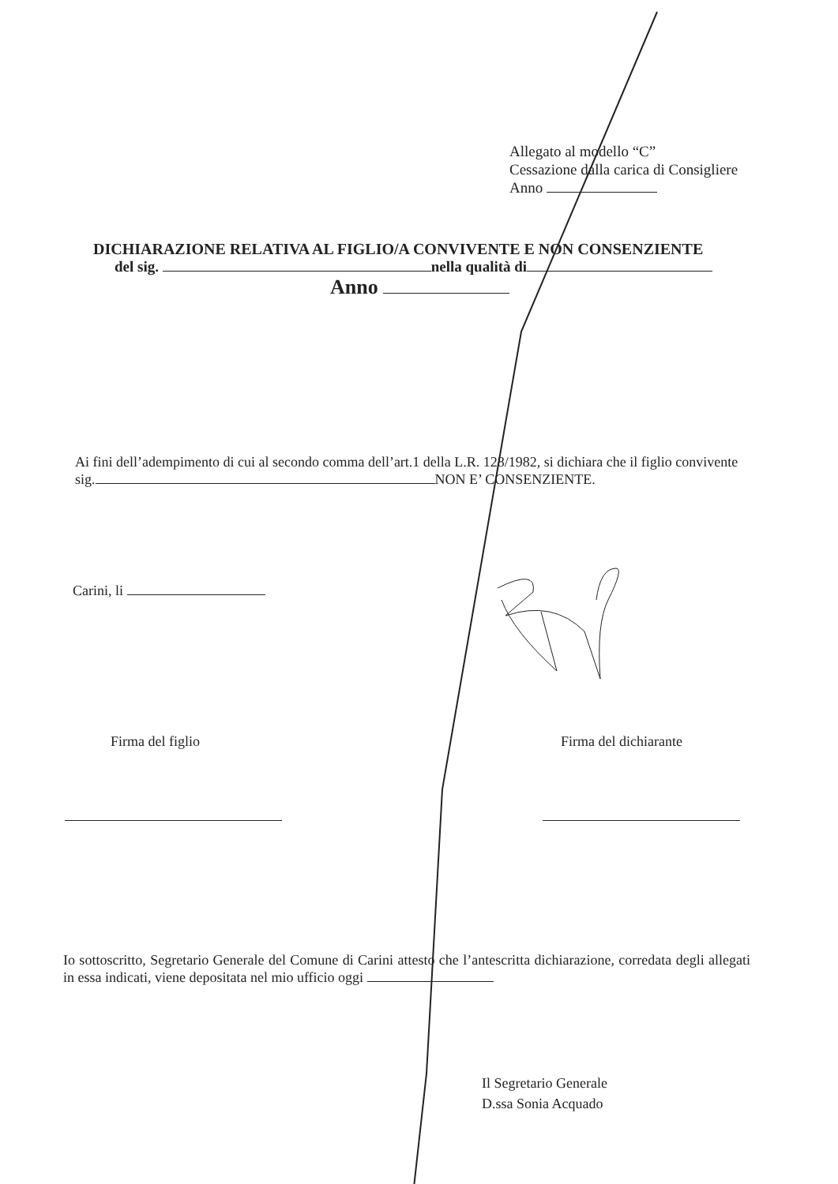Allegato al modello “C”
Cessazione dalla carica di Consigliere
Anno
DICHIARAZIONE RELATIVA AL FIGLIO/A CONVIVENTE E NON CONSENZIENTE
del sig. nella qualità di
Anno
Ai fini dell’adempimento di cui al secondo comma dell’art.1 della L.R. 128/1982, si dichiara che il figlio convivente sig. NON E’ CONSENZIENTE.
Carini, li
Firma del figlio Firma del dichiarante
Io sottoscritto, Segretario Generale del Comune di Carini attesto che l’antescritta dichiarazione, corredata degli allegati in essa indicati, viene depositata nel mio ufficio oggi
Il Segretario Generale
D.ssa Sonia Acquado